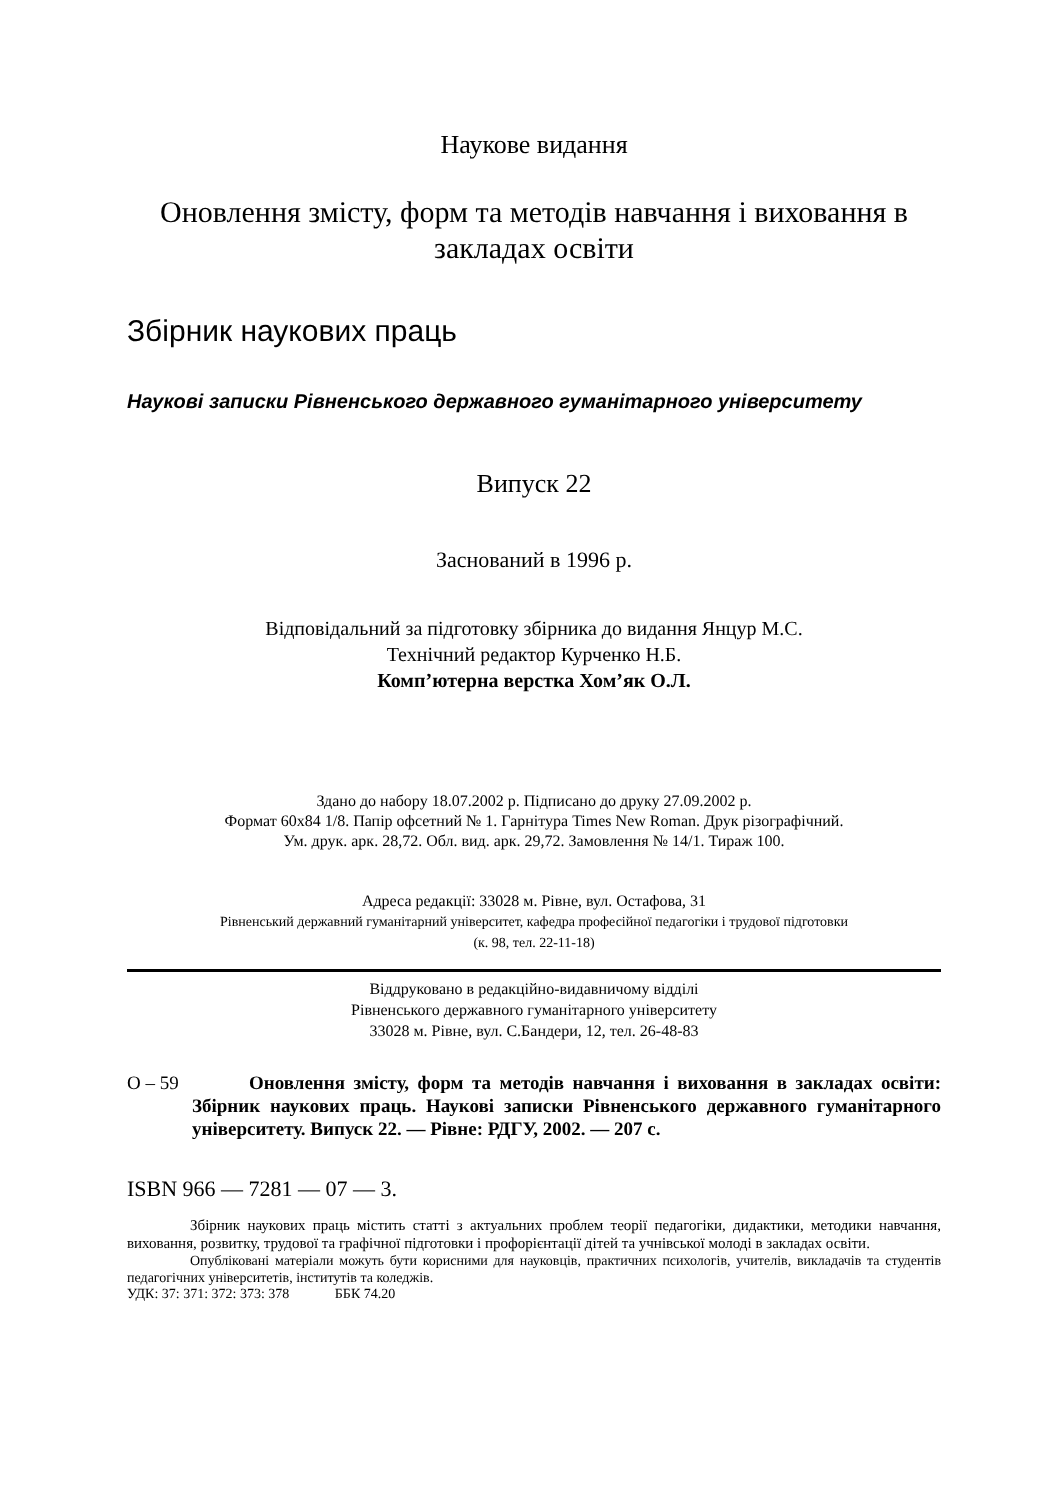Наукове видання
Оновлення змісту, форм та методів навчання і виховання в закладах освіти
Збірник наукових праць
Наукові записки Рівненського державного гуманітарного університету
Випуск 22
Заснований в 1996 р.
Відповідальний за підготовку збірника до видання Янцур М.С.
Технічний редактор Курченко Н.Б.
Комп’ютерна верстка Хом’як О.Л.
Здано до набору 18.07.2002 р. Підписано до друку 27.09.2002 р.
Формат 60х84 1/8. Папір офсетний № 1. Гарнітура Times New Roman. Друк різографічний.
Ум. друк. арк. 28,72. Обл. вид. арк. 29,72. Замовлення № 14/1. Тираж 100.
Адреса редакції: 33028 м. Рівне, вул. Остафова, 31
Рівненський державний гуманітарний університет, кафедра професійної педагогіки і трудової підготовки
(к. 98, тел. 22-11-18)
Віддруковано в редакційно-видавничому відділі
Рівненського державного гуманітарного університету
33028 м. Рівне, вул. С.Бандери, 12, тел. 26-48-83
О – 59
   Оновлення змісту, форм та методів навчання і виховання в закладах освіти: Збірник наукових праць. Наукові записки Рівненського державного гуманітарного університету. Випуск 22. — Рівне: РДГУ, 2002. — 207 с.
ISBN 966 — 7281 — 07 — 3.
Збірник наукових праць містить статті з актуальних проблем теорії педагогіки, дидактики, методики навчання, виховання, розвитку, трудової та графічної підготовки і профорієнтації дітей та учнівської молоді в закладах освіти.
Опубліковані матеріали можуть бути корисними для науковців, практичних психологів, учителів, викладачів та студентів педагогічних університетів, інститутів та коледжів.
УДК: 37: 371: 372: 373: 378    ББК 74.20